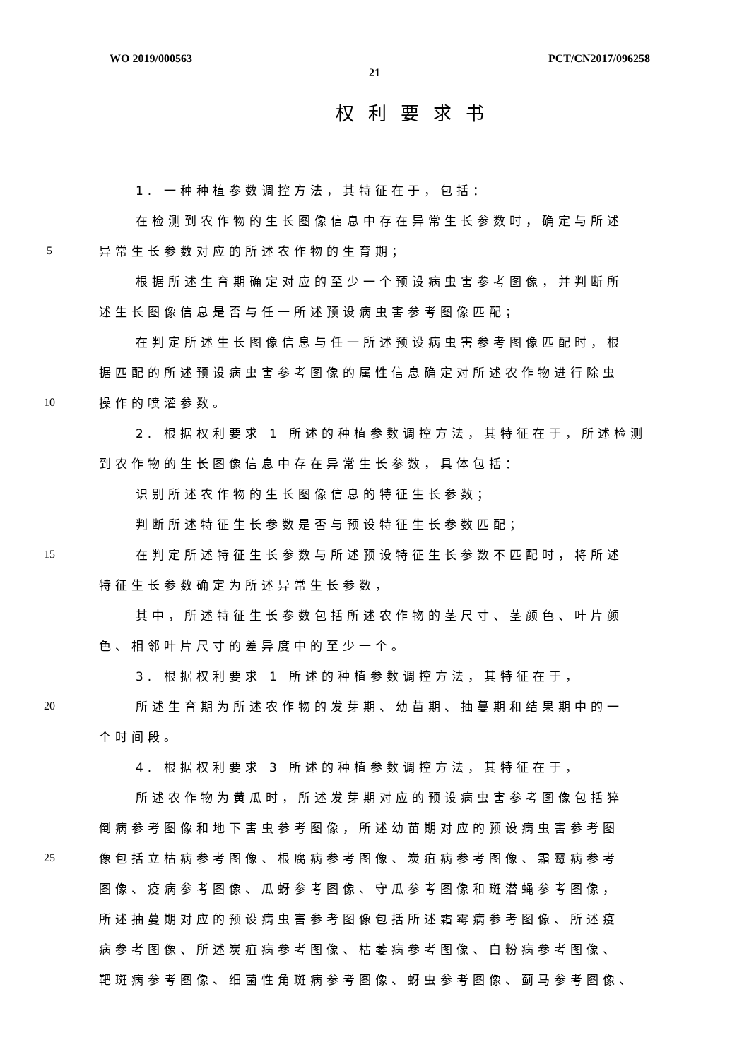WO 2019/000563 PCT/CN2017/096258
21
权利要求书
1. 一种种植参数调控方法，其特征在于，包括：
在检测到农作物的生长图像信息中存在异常生长参数时，确定与所述
5 异常生长参数对应的所述农作物的生育期；
根据所述生育期确定对应的至少一个预设病虫害参考图像，并判断所
述生长图像信息是否与任一所述预设病虫害参考图像匹配；
在判定所述生长图像信息与任一所述预设病虫害参考图像匹配时，根
据匹配的所述预设病虫害参考图像的属性信息确定对所述农作物进行除虫
10 操作的喷灌参数。
2. 根据权利要求 1 所述的种植参数调控方法，其特征在于，所述检测
到农作物的生长图像信息中存在异常生长参数，具体包括：
识别所述农作物的生长图像信息的特征生长参数；
判断所述特征生长参数是否与预设特征生长参数匹配；
15 在判定所述特征生长参数与所述预设特征生长参数不匹配时，将所述
特征生长参数确定为所述异常生长参数，
其中，所述特征生长参数包括所述农作物的茎尺寸、茎颜色、叶片颜
色、相邻叶片尺寸的差异度中的至少一个。
3. 根据权利要求 1 所述的种植参数调控方法，其特征在于，
20 所述生育期为所述农作物的发芽期、幼苗期、抽蔓期和结果期中的一
个时间段。
4. 根据权利要求 3 所述的种植参数调控方法，其特征在于，
所述农作物为黄瓜时，所述发芽期对应的预设病虫害参考图像包括猝
倒病参考图像和地下害虫参考图像，所述幼苗期对应的预设病虫害参考图
25 像包括立枯病参考图像、根腐病参考图像、炭疽病参考图像、霜霉病参考
图像、疫病参考图像、瓜蚜参考图像、守瓜参考图像和斑潜蝇参考图像，
所述抽蔓期对应的预设病虫害参考图像包括所述霜霉病参考图像、所述疫
病参考图像、所述炭疽病参考图像、枯萎病参考图像、白粉病参考图像、
靶斑病参考图像、细菌性角斑病参考图像、蚜虫参考图像、蓟马参考图像、